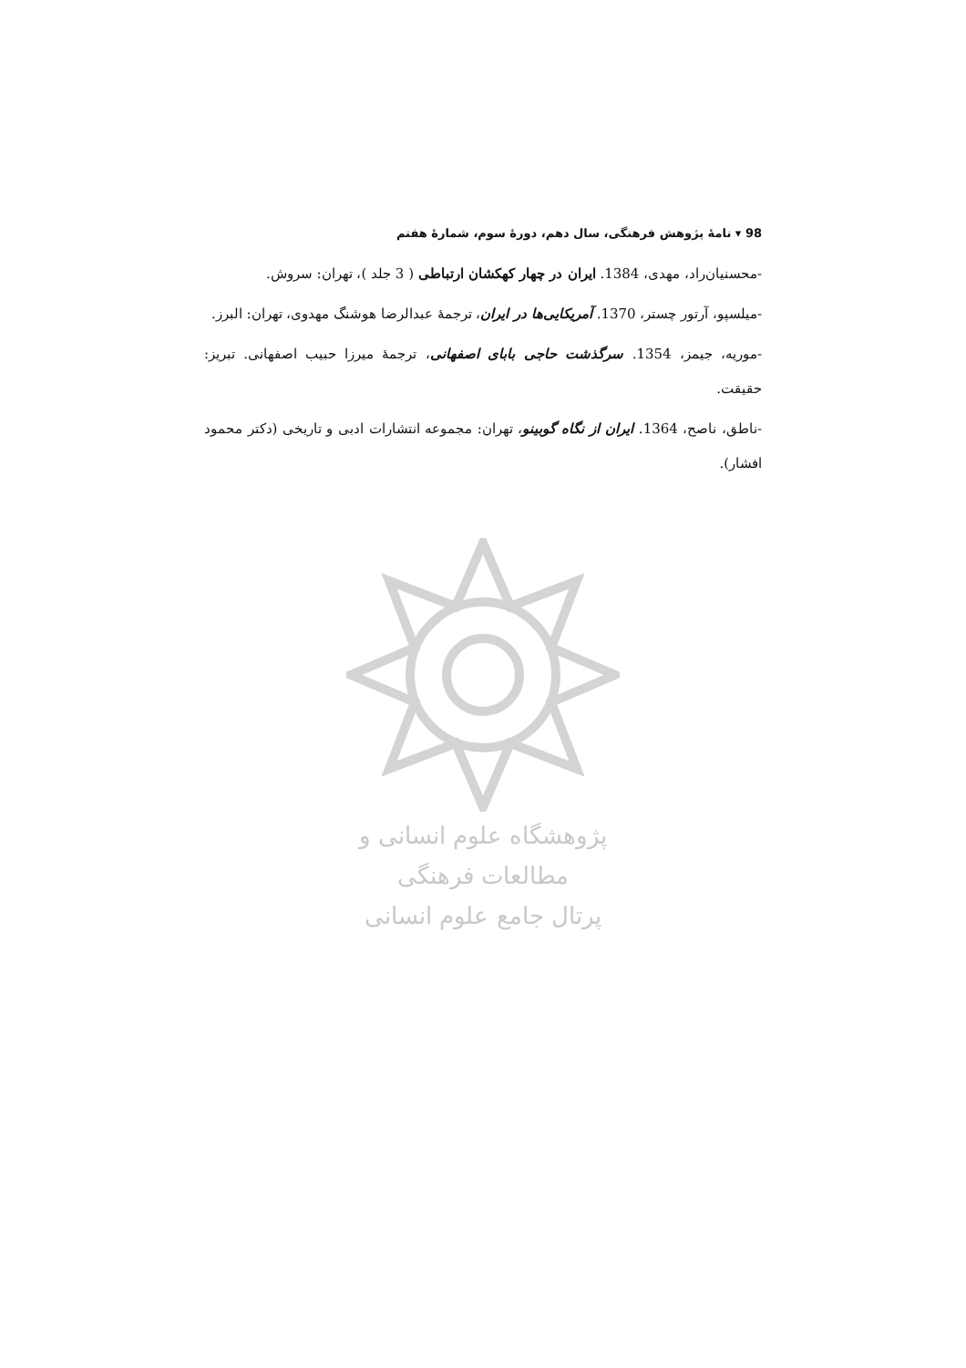98 ▾ نامۀ پژوهش فرهنگی، سال دهم، دورۀ سوم، شمارۀ هفتم
-محسنیان‌راد، مهدی، 1384. ایران در چهار کهکشان ارتباطی ( 3 جلد )، تهران: سروش.
-میلسپو، آرتور چستر، 1370. آمریکایی‌ها در ایران، ترجمۀ عبدالرضا هوشنگ مهدوی، تهران: البرز.
-موریه، جیمز، 1354. سرگذشت حاجی بابای اصفهانی، ترجمۀ میرزا حبیب اصفهانی. تبریز: حقیقت.
-ناطق، ناصح، 1364. ایران از نگاه گوبینو، تهران: مجموعه انتشارات ادبی و تاریخی (دکتر محمود افشار).
پژوهشگاه علوم انسانی و مطالعات فرهنگی
پرتال جامع علوم انسانی